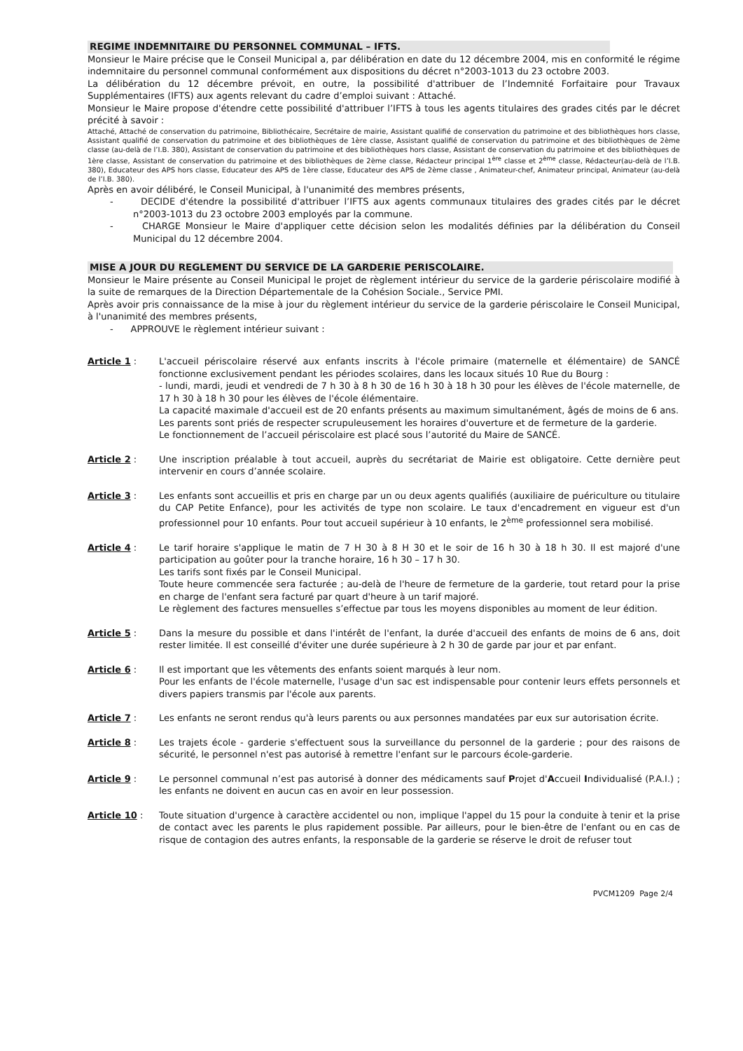REGIME INDEMNITAIRE DU PERSONNEL COMMUNAL – IFTS.
Monsieur le Maire précise que le Conseil Municipal a, par délibération en date du 12 décembre 2004, mis en conformité le régime indemnitaire du personnel communal conformément aux dispositions du décret n°2003-1013 du 23 octobre 2003.
La délibération du 12 décembre prévoit, en outre, la possibilité d'attribuer de l’Indemnité Forfaitaire pour Travaux Supplémentaires (IFTS) aux agents relevant du cadre d’emploi suivant : Attaché.
Monsieur le Maire propose d'étendre cette possibilité d'attribuer l’IFTS à tous les agents titulaires des grades cités par le décret précité à savoir :
Attaché, Attaché de conservation du patrimoine, Bibliothécaire, Secrétaire de mairie, Assistant qualifié de conservation du patrimoine et des bibliothèques hors classe, Assistant qualifié de conservation du patrimoine et des bibliothèques de 1ère classe, Assistant qualifié de conservation du patrimoine et des bibliothèques de 2ème classe (au-delà de l’I.B. 380), Assistant de conservation du patrimoine et des bibliothèques hors classe, Assistant de conservation du patrimoine et des bibliothèques de 1ère classe, Assistant de conservation du patrimoine et des bibliothèques de 2ème classe, Rédacteur principal 1<sup>ère</sup> classe et 2<sup>ème</sup> classe, Rédacteur(au-delà de l’I.B. 380), Educateur des APS hors classe, Educateur des APS de 1ère classe, Educateur des APS de 2ème classe , Animateur-chef, Animateur principal, Animateur (au-delà de l’I.B. 380).
Après en avoir délibéré, le Conseil Municipal, à l'unanimité des membres présents,
- DECIDE d'étendre la possibilité d'attribuer l’IFTS aux agents communaux titulaires des grades cités par le décret n°2003-1013 du 23 octobre 2003 employés par la commune.
- CHARGE Monsieur le Maire d'appliquer cette décision selon les modalités définies par la délibération du Conseil Municipal du 12 décembre 2004.
MISE A JOUR DU REGLEMENT DU SERVICE DE LA GARDERIE PERISCOLAIRE.
Monsieur le Maire présente au Conseil Municipal le projet de règlement intérieur du service de la garderie périscolaire modifié à la suite de remarques de la Direction Départementale de la Cohésion Sociale., Service PMI.
Après avoir pris connaissance de la mise à jour du règlement intérieur du service de la garderie périscolaire le Conseil Municipal, à l'unanimité des membres présents,
- APPROUVE le règlement intérieur suivant :
Article 1 : L'accueil périscolaire réservé aux enfants inscrits à l'école primaire (maternelle et élémentaire) de SANCÉ fonctionne exclusivement pendant les périodes scolaires, dans les locaux situés 10 Rue du Bourg :
- lundi, mardi, jeudi et vendredi de 7 h 30 à 8 h 30 de 16 h 30 à 18 h 30 pour les élèves de l'école maternelle, de 17 h 30 à 18 h 30 pour les élèves de l'école élémentaire.
La capacité maximale d'accueil est de 20 enfants présents au maximum simultanément, âgés de moins de 6 ans.
Les parents sont priés de respecter scrupuleusement les horaires d'ouverture et de fermeture de la garderie.
Le fonctionnement de l’accueil périscolaire est placé sous l’autorité du Maire de SANCÉ.
Article 2 : Une inscription préalable à tout accueil, auprès du secrétariat de Mairie est obligatoire. Cette dernière peut intervenir en cours d’année scolaire.
Article 3 : Les enfants sont accueillis et pris en charge par un ou deux agents qualifiés (auxiliaire de puériculture ou titulaire du CAP Petite Enfance), pour les activités de type non scolaire. Le taux d'encadrement en vigueur est d'un professionnel pour 10 enfants. Pour tout accueil supérieur à 10 enfants, le 2<sup>ème</sup> professionnel sera mobilisé.
Article 4 : Le tarif horaire s'applique le matin de 7 H 30 à 8 H 30 et le soir de 16 h 30 à 18 h 30. Il est majoré d'une participation au goûter pour la tranche horaire, 16 h 30 – 17 h 30.
Les tarifs sont fixés par le Conseil Municipal.
Toute heure commencée sera facturée ; au-delà de l'heure de fermeture de la garderie, tout retard pour la prise en charge de l'enfant sera facturé par quart d'heure à un tarif majoré.
Le règlement des factures mensuelles s’effectue par tous les moyens disponibles au moment de leur édition.
Article 5 : Dans la mesure du possible et dans l'intérêt de l'enfant, la durée d'accueil des enfants de moins de 6 ans, doit rester limitée. Il est conseillé d'éviter une durée supérieure à 2 h 30 de garde par jour et par enfant.
Article 6 : Il est important que les vêtements des enfants soient marqués à leur nom.
Pour les enfants de l'école maternelle, l'usage d'un sac est indispensable pour contenir leurs effets personnels et divers papiers transmis par l'école aux parents.
Article 7 : Les enfants ne seront rendus qu'à leurs parents ou aux personnes mandatées par eux sur autorisation écrite.
Article 8 : Les trajets école - garderie s'effectuent sous la surveillance du personnel de la garderie ; pour des raisons de sécurité, le personnel n'est pas autorisé à remettre l'enfant sur le parcours école-garderie.
Article 9 : Le personnel communal n’est pas autorisé à donner des médicaments sauf Projet d'Accueil Individualisé (P.A.I.) ; les enfants ne doivent en aucun cas en avoir en leur possession.
Article 10 : Toute situation d'urgence à caractère accidentel ou non, implique l'appel du 15 pour la conduite à tenir et la prise de contact avec les parents le plus rapidement possible. Par ailleurs, pour le bien-être de l'enfant ou en cas de risque de contagion des autres enfants, la responsable de la garderie se réserve le droit de refuser tout
PVCM1209 Page 2/4